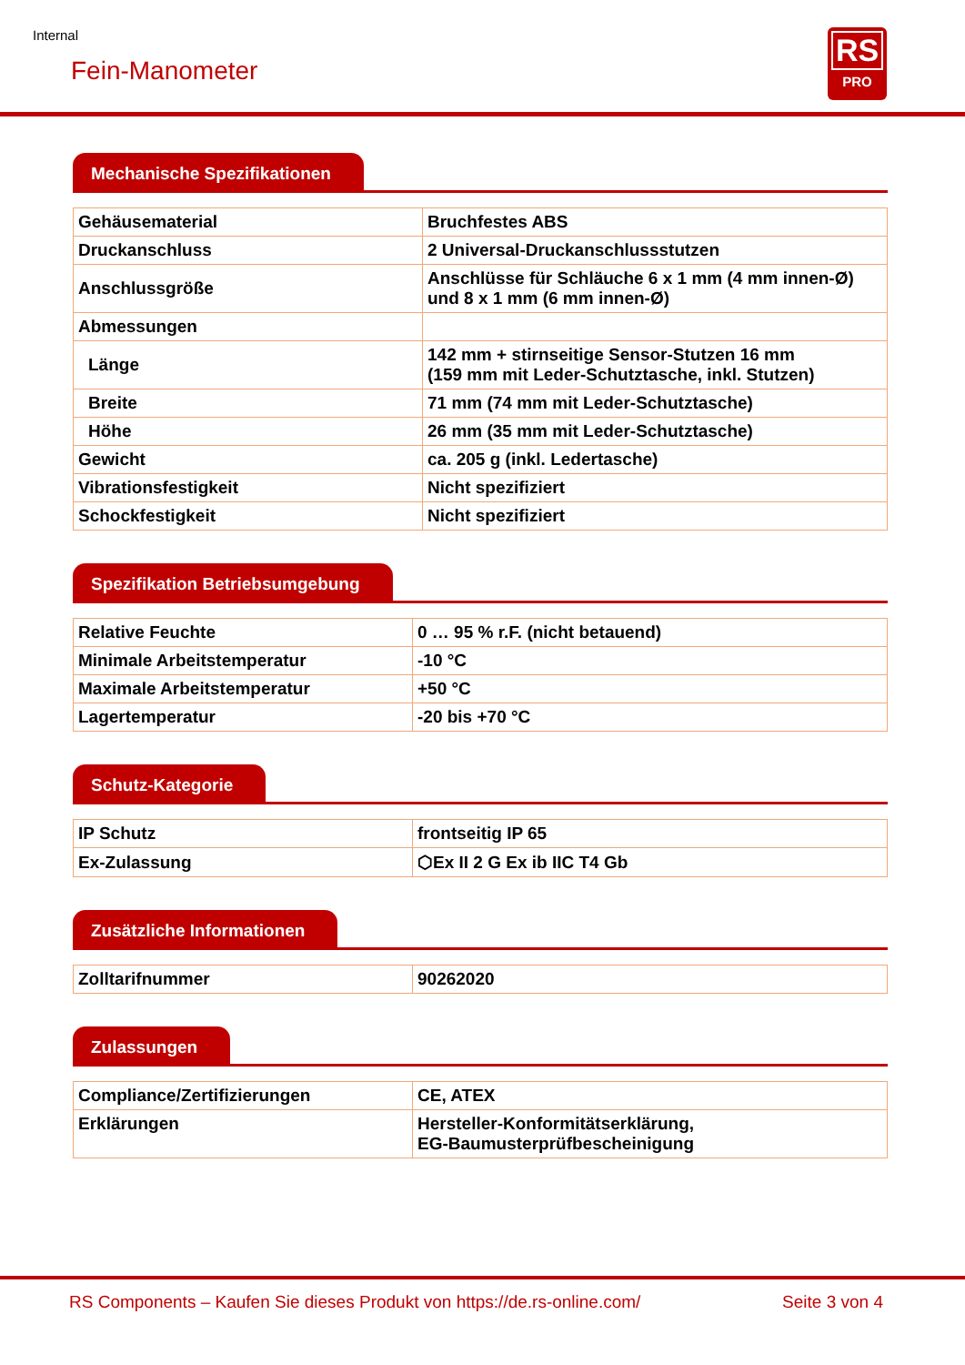Internal
Fein-Manometer
RS
PRO
Mechanische Spezifikationen
| Gehäusematerial | Bruchfestes ABS |
| Druckanschluss | 2 Universal-Druckanschlussstutzen |
| Anschlussgröße | Anschlüsse für Schläuche 6 x 1 mm (4 mm innen-Ø) und 8 x 1 mm (6 mm innen-Ø) |
| Abmessungen | |
| Länge | 142 mm + stirnseitige Sensor-Stutzen 16 mm (159 mm mit Leder-Schutztasche, inkl. Stutzen) |
| Breite | 71 mm (74 mm mit Leder-Schutztasche) |
| Höhe | 26 mm (35 mm mit Leder-Schutztasche) |
| Gewicht | ca. 205 g (inkl. Ledertasche) |
| Vibrationsfestigkeit | Nicht spezifiziert |
| Schockfestigkeit | Nicht spezifiziert |
Spezifikation Betriebsumgebung
| Relative Feuchte | 0 … 95 % r.F. (nicht betauend) |
| Minimale Arbeitstemperatur | -10 °C |
| Maximale Arbeitstemperatur | +50 °C |
| Lagertemperatur | -20 bis +70 °C |
Schutz-Kategorie
| IP Schutz | frontseitig IP 65 |
| Ex-Zulassung | ⬡Ex II 2 G Ex ib IIC T4 Gb |
Zusätzliche Informationen
| Zolltarifnummer | 90262020 |
Zulassungen
| Compliance/Zertifizierungen | CE, ATEX |
| Erklärungen | Hersteller-Konformitätserklärung, EG-Baumusterprüfbescheinigung |
RS Components – Kaufen Sie dieses Produkt von https://de.rs-online.com/ Seite 3 von 4